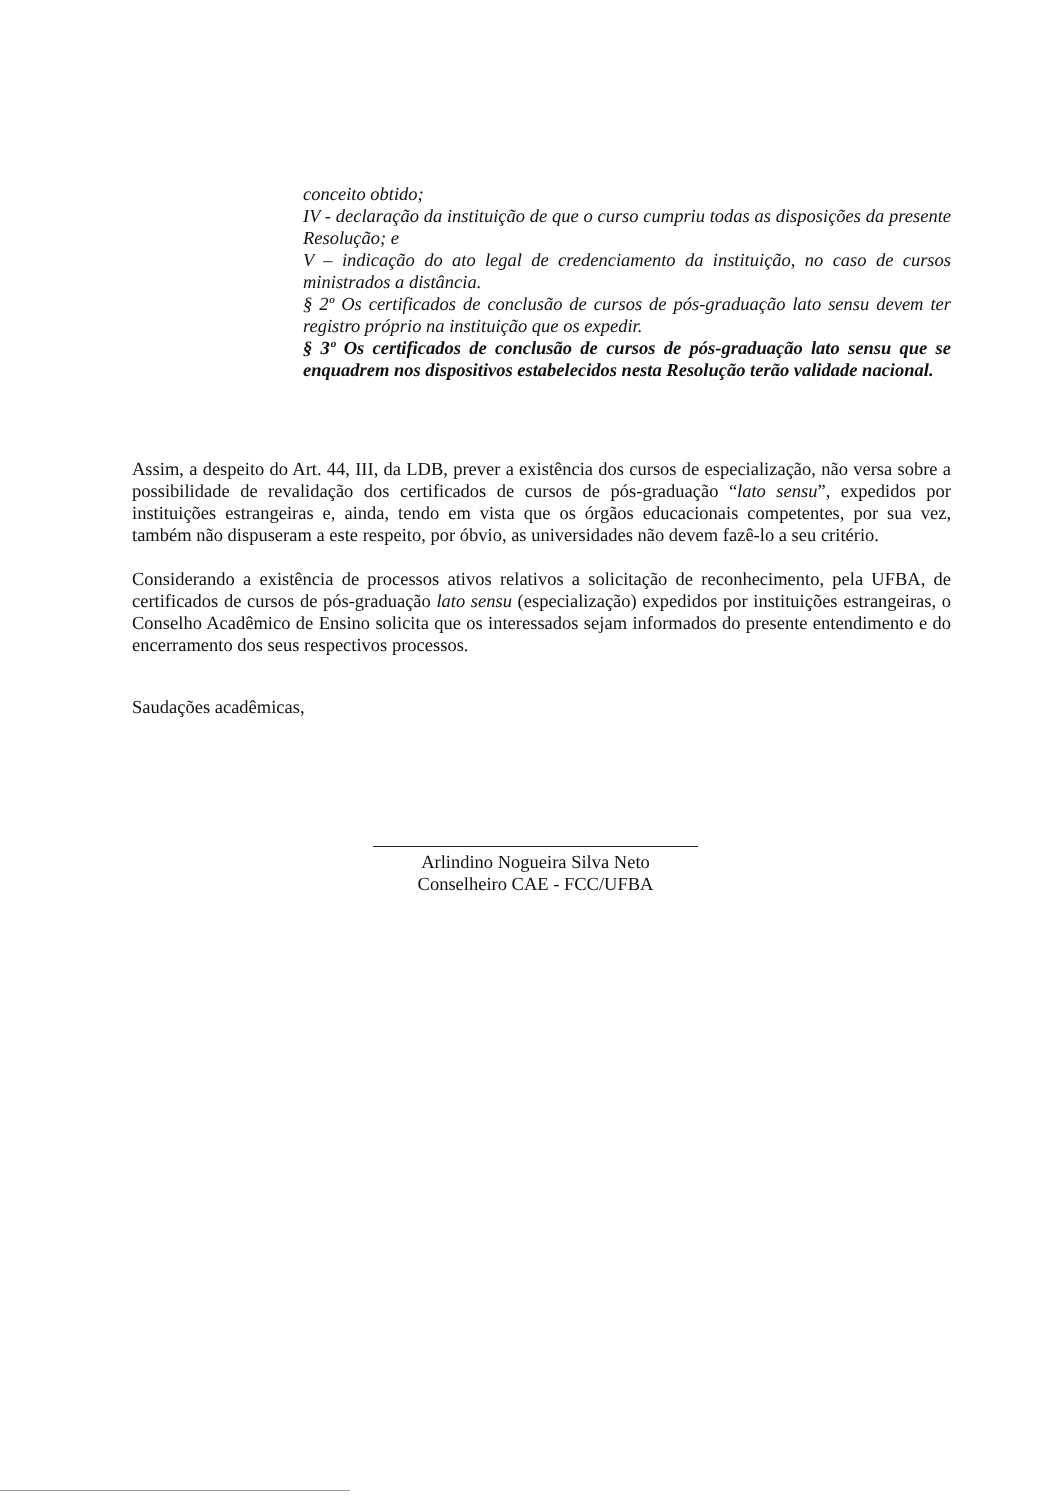conceito obtido;
IV - declaração da instituição de que o curso cumpriu todas as disposições da presente Resolução; e
V – indicação do ato legal de credenciamento da instituição, no caso de cursos ministrados a distância.
§ 2º Os certificados de conclusão de cursos de pós-graduação lato sensu devem ter registro próprio na instituição que os expedir.
§ 3º Os certificados de conclusão de cursos de pós-graduação lato sensu que se enquadrem nos dispositivos estabelecidos nesta Resolução terão validade nacional.
Assim, a despeito do Art. 44, III, da LDB, prever a existência dos cursos de especialização, não versa sobre a possibilidade de revalidação dos certificados de cursos de pós-graduação “lato sensu”, expedidos por instituições estrangeiras e, ainda, tendo em vista que os órgãos educacionais competentes, por sua vez, também não dispuseram a este respeito, por óbvio, as universidades não devem fazê-lo a seu critério.
Considerando a existência de processos ativos relativos a solicitação de reconhecimento, pela UFBA, de certificados de cursos de pós-graduação lato sensu (especialização) expedidos por instituições estrangeiras, o Conselho Acadêmico de Ensino solicita que os interessados sejam informados do presente entendimento e do encerramento dos seus respectivos processos.
Saudações acadêmicas,
Arlindino Nogueira Silva Neto
Conselheiro CAE - FCC/UFBA